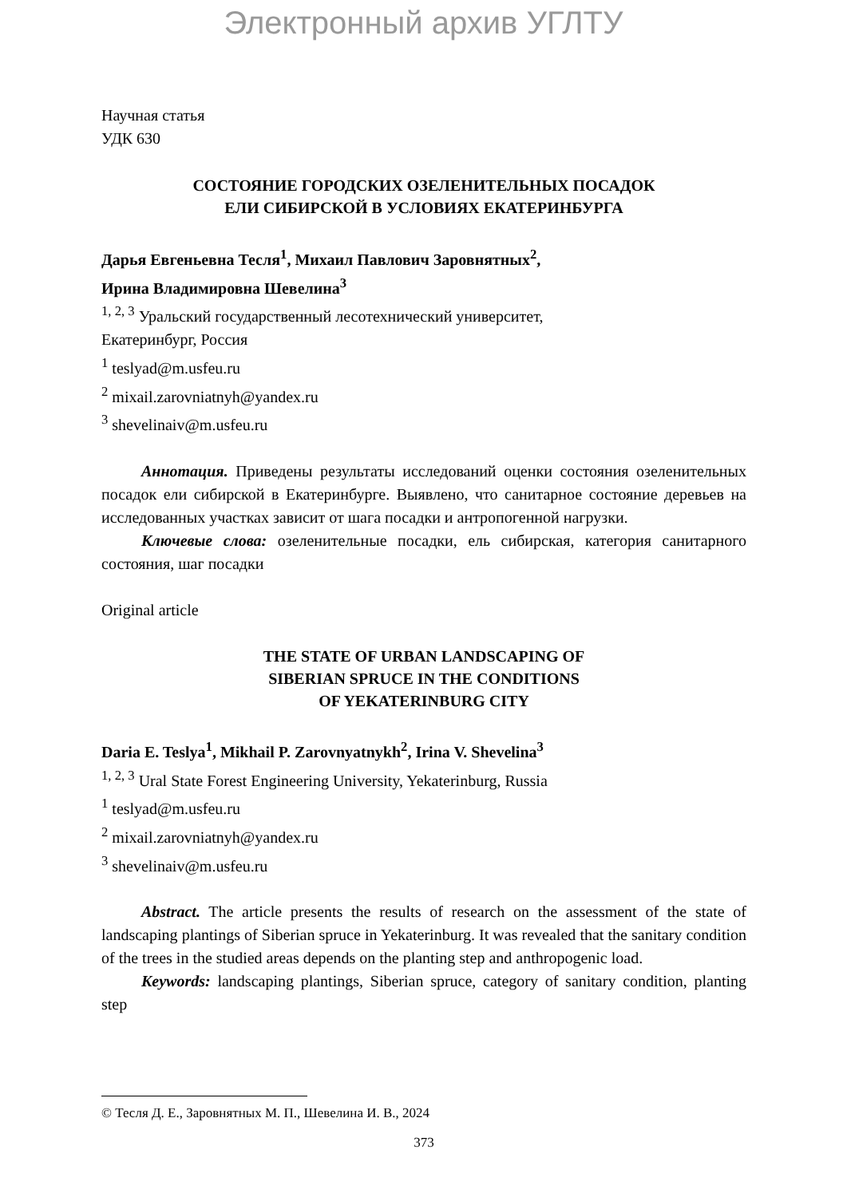Электронный архив УГЛТУ
Научная статья
УДК 630
СОСТОЯНИЕ ГОРОДСКИХ ОЗЕЛЕНИТЕЛЬНЫХ ПОСАДОК
ЕЛИ СИБИРСКОЙ В УСЛОВИЯХ ЕКАТЕРИНБУРГА
Дарья Евгеньевна Тесля<sup>1</sup>, Михаил Павлович Заровнятных<sup>2</sup>,
Ирина Владимировна Шевелина<sup>3</sup>
<sup>1, 2, 3</sup> Уральский государственный лесотехнический университет,
Екатеринбург, Россия
<sup>1</sup> teslyad@m.usfeu.ru
<sup>2</sup> mixail.zarovniatnyh@yandex.ru
<sup>3</sup> shevelinaiv@m.usfeu.ru
Аннотация. Приведены результаты исследований оценки состояния озеленительных посадок ели сибирской в Екатеринбурге. Выявлено, что санитарное состояние деревьев на исследованных участках зависит от шага посадки и антропогенной нагрузки.
Ключевые слова: озеленительные посадки, ель сибирская, категория санитарного состояния, шаг посадки
Original article
THE STATE OF URBAN LANDSCAPING OF
SIBERIAN SPRUCE IN THE CONDITIONS
OF YEKATERINBURG CITY
Daria E. Teslya<sup>1</sup>, Mikhail P. Zarovnyatnykh<sup>2</sup>, Irina V. Shevelina<sup>3</sup>
<sup>1, 2, 3</sup> Ural State Forest Engineering University, Yekaterinburg, Russia
<sup>1</sup> teslyad@m.usfeu.ru
<sup>2</sup> mixail.zarovniatnyh@yandex.ru
<sup>3</sup> shevelinaiv@m.usfeu.ru
Abstract. The article presents the results of research on the assessment of the state of landscaping plantings of Siberian spruce in Yekaterinburg. It was revealed that the sanitary condition of the trees in the studied areas depends on the planting step and anthropogenic load.
Keywords: landscaping plantings, Siberian spruce, category of sanitary condition, planting step
© Тесля Д. Е., Заровнятных М. П., Шевелина И. В., 2024
373